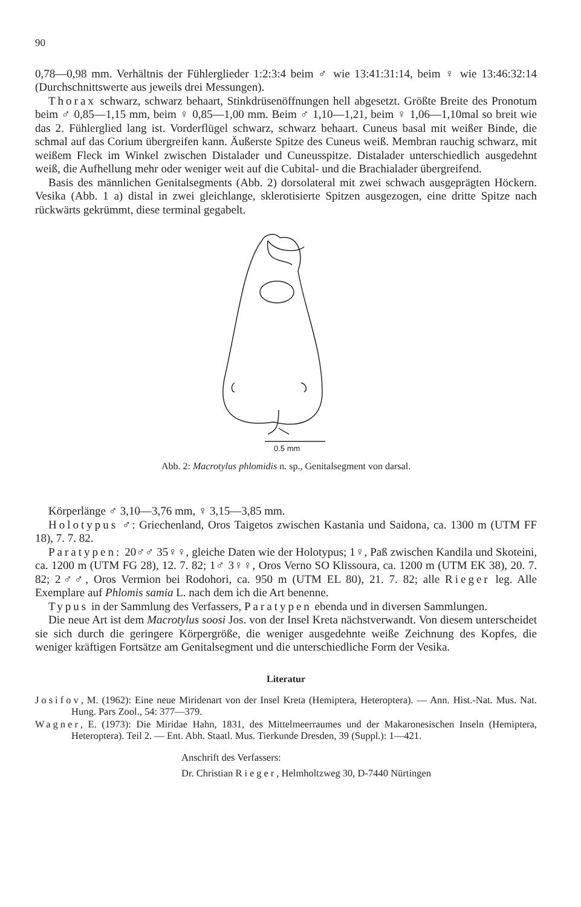90
0,78—0,98 mm. Verhältnis der Fühlerglieder 1:2:3:4 beim ♂ wie 13:41:31:14, beim ♀ wie 13:46:32:14 (Durchschnittswerte aus jeweils drei Messungen).
Thorax schwarz, schwarz behaart, Stinkdrüsenöffnungen hell abgesetzt. Größte Breite des Pronotum beim ♂ 0,85—1,15 mm, beim ♀ 0,85—1,00 mm. Beim ♂ 1,10—1,21, beim ♀ 1,06—1,10mal so breit wie das 2. Fühlerglied lang ist. Vorderflügel schwarz, schwarz behaart. Cuneus basal mit weißer Binde, die schmal auf das Corium übergreifen kann. Äußerste Spitze des Cuneus weiß. Membran rauchig schwarz, mit weißem Fleck im Winkel zwischen Distalader und Cuneusspitze. Distalader unterschiedlich ausgedehnt weiß, die Aufhellung mehr oder weniger weit auf die Cubital- und die Brachialader übergreifend.
Basis des männlichen Genitalsegments (Abb. 2) dorsolateral mit zwei schwach ausgeprägten Höckern. Vesika (Abb. 1 a) distal in zwei gleichlange, sklerotisierte Spitzen ausgezogen, eine dritte Spitze nach rückwärts gekrümmt, diese terminal gegabelt.
0.5 mm
Abb. 2: Macrotylus phlomidis n. sp., Genitalsegment von darsal.
Körperlänge ♂ 3,10—3,76 mm, ♀ 3,15—3,85 mm.
Holotypus ♂: Griechenland, Oros Taigetos zwischen Kastania und Saidona, ca. 1300 m (UTM FF 18), 7. 7. 82.
Paratypen: 20♂♂ 35♀♀, gleiche Daten wie der Holotypus; 1♀, Paß zwischen Kandila und Skoteini, ca. 1200 m (UTM FG 28), 12. 7. 82; 1♂ 3♀♀, Oros Verno SO Klissoura, ca. 1200 m (UTM EK 38), 20. 7. 82; 2♂♂, Oros Vermion bei Rodohori, ca. 950 m (UTM EL 80), 21. 7. 82; alle Rieger leg. Alle Exemplare auf Phlomis samia L. nach dem ich die Art benenne.
Typus in der Sammlung des Verfassers, Paratypen ebenda und in diversen Sammlungen.
Die neue Art ist dem Macrotylus soosi Jos. von der Insel Kreta nächstverwandt. Von diesem unterscheidet sie sich durch die geringere Körpergröße, die weniger ausgedehnte weiße Zeichnung des Kopfes, die weniger kräftigen Fortsätze am Genitalsegment und die unterschiedliche Form der Vesika.
Literatur
Josifov, M. (1962): Eine neue Miridenart von der Insel Kreta (Hemiptera, Heteroptera). — Ann. Hist.-Nat. Mus. Nat. Hung. Pars Zool., 54: 377—379.
Wagner, E. (1973): Die Miridae Hahn, 1831, des Mittelmeerraumes und der Makaronesischen Inseln (Hemiptera, Heteroptera). Teil 2. — Ent. Abh. Staatl. Mus. Tierkunde Dresden, 39 (Suppl.): 1—421.
Anschrift des Verfassers:
Dr. Christian Rieger, Helmholtzweg 30, D-7440 Nürtingen